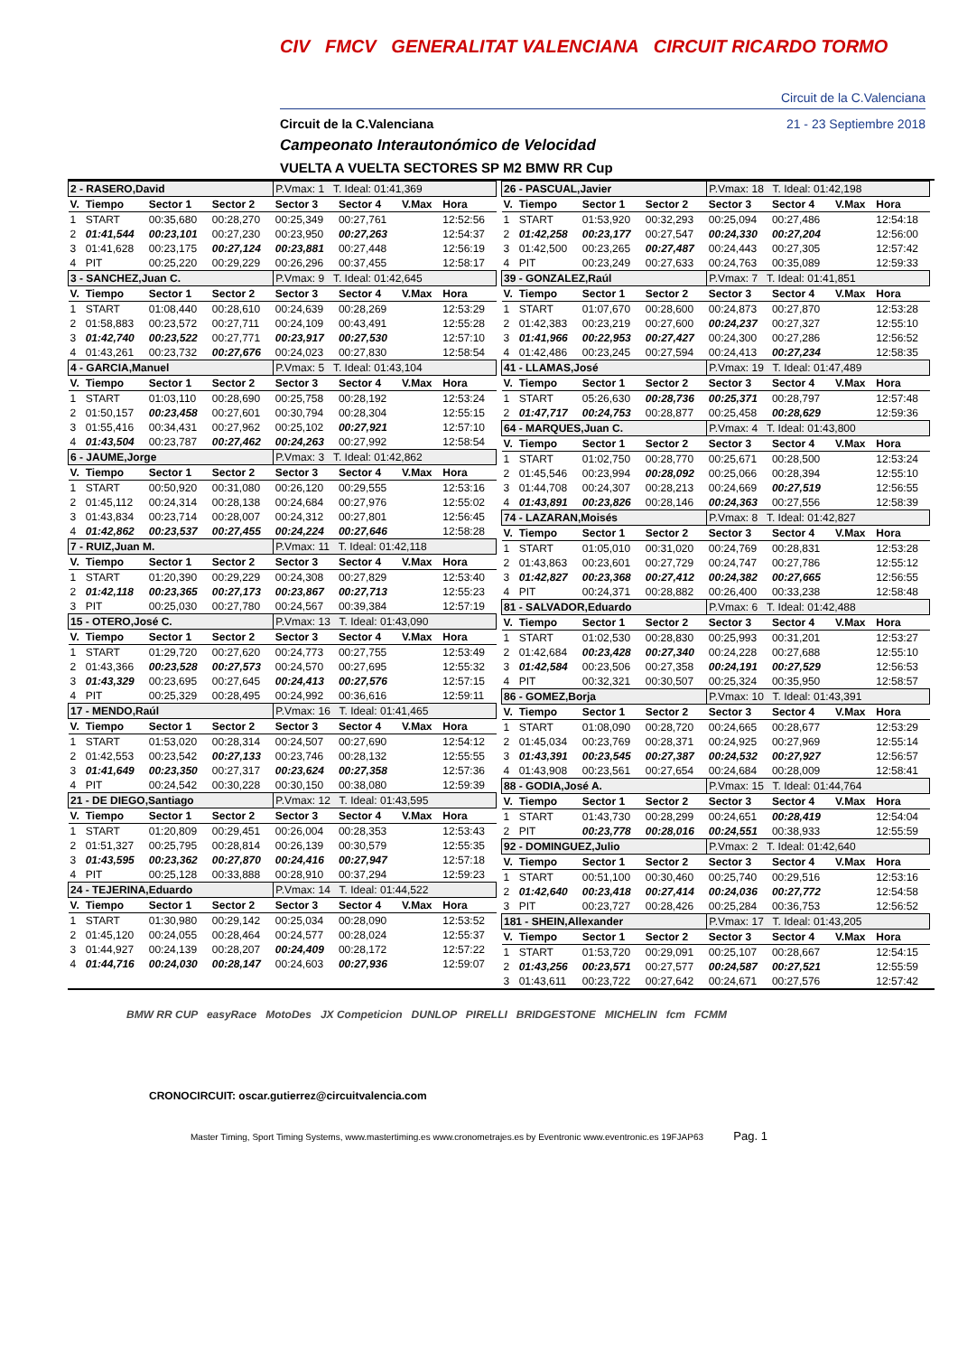CIV FMCV GENERALITAT VALENCIANA CIRCUIT RICARDO TORMO
Circuit de la C.Valenciana
Circuit de la C.Valenciana 21 - 23 Septiembre 2018
Campeonato Interautonómico de Velocidad
VUELTA A VUELTA SECTORES SP M2 BMW RR Cup
| 2 - RASERO,David | | | | P.Vmax: 1 T. Ideal: 01:41,369 | | | |
| V. | Tiempo | Sector 1 | Sector 2 | Sector 3 | Sector 4 | V.Max | Hora |
| 1 | START | 00:35,680 | 00:28,270 | 00:25,349 | 00:27,761 | | 12:52:56 |
| 2 | 01:41,544 | 00:23,101 | 00:27,230 | 00:23,950 | 00:27,263 | | 12:54:37 |
| 3 | 01:41,628 | 00:23,175 | 00:27,124 | 00:23,881 | 00:27,448 | | 12:56:19 |
| 4 | PIT | 00:25,220 | 00:29,229 | 00:26,296 | 00:37,455 | | 12:58:17 |
| 3 - SANCHEZ,Juan C. | | | | P.Vmax: 9 T. Ideal: 01:42,645 | | | |
| V. | Tiempo | Sector 1 | Sector 2 | Sector 3 | Sector 4 | V.Max | Hora |
| 1 | START | 01:08,440 | 00:28,610 | 00:24,639 | 00:28,269 | | 12:53:29 |
| 2 | 01:58,883 | 00:23,572 | 00:27,711 | 00:24,109 | 00:43,491 | | 12:55:28 |
| 3 | 01:42,740 | 00:23,522 | 00:27,771 | 00:23,917 | 00:27,530 | | 12:57:10 |
| 4 | 01:43,261 | 00:23,732 | 00:27,676 | 00:24,023 | 00:27,830 | | 12:58:54 |
| 4 - GARCIA,Manuel | | | | P.Vmax: 5 T. Ideal: 01:43,104 | | | |
| V. | Tiempo | Sector 1 | Sector 2 | Sector 3 | Sector 4 | V.Max | Hora |
| 1 | START | 01:03,110 | 00:28,690 | 00:25,758 | 00:28,192 | | 12:53:24 |
| 2 | 01:50,157 | 00:23,458 | 00:27,601 | 00:30,794 | 00:28,304 | | 12:55:15 |
| 3 | 01:55,416 | 00:34,431 | 00:27,962 | 00:25,102 | 00:27,921 | | 12:57:10 |
| 4 | 01:43,504 | 00:23,787 | 00:27,462 | 00:24,263 | 00:27,992 | | 12:58:54 |
| 6 - JAUME,Jorge | | | | P.Vmax: 3 T. Ideal: 01:42,862 | | | |
| V. | Tiempo | Sector 1 | Sector 2 | Sector 3 | Sector 4 | V.Max | Hora |
| 1 | START | 00:50,920 | 00:31,080 | 00:26,120 | 00:29,555 | | 12:53:16 |
| 2 | 01:45,112 | 00:24,314 | 00:28,138 | 00:24,684 | 00:27,976 | | 12:55:02 |
| 3 | 01:43,834 | 00:23,714 | 00:28,007 | 00:24,312 | 00:27,801 | | 12:56:45 |
| 4 | 01:42,862 | 00:23,537 | 00:27,455 | 00:24,224 | 00:27,646 | | 12:58:28 |
| 7 - RUIZ,Juan M. | | | | P.Vmax: 11 T. Ideal: 01:42,118 | | | |
| V. | Tiempo | Sector 1 | Sector 2 | Sector 3 | Sector 4 | V.Max | Hora |
| 1 | START | 01:20,390 | 00:29,229 | 00:24,308 | 00:27,829 | | 12:53:40 |
| 2 | 01:42,118 | 00:23,365 | 00:27,173 | 00:23,867 | 00:27,713 | | 12:55:23 |
| 3 | PIT | 00:25,030 | 00:27,780 | 00:24,567 | 00:39,384 | | 12:57:19 |
| 15 - OTERO,José C. | | | | P.Vmax: 13 T. Ideal: 01:43,090 | | | |
| V. | Tiempo | Sector 1 | Sector 2 | Sector 3 | Sector 4 | V.Max | Hora |
| 1 | START | 01:29,720 | 00:27,620 | 00:24,773 | 00:27,755 | | 12:53:49 |
| 2 | 01:43,366 | 00:23,528 | 00:27,573 | 00:24,570 | 00:27,695 | | 12:55:32 |
| 3 | 01:43,329 | 00:23,695 | 00:27,645 | 00:24,413 | 00:27,576 | | 12:57:15 |
| 4 | PIT | 00:25,329 | 00:28,495 | 00:24,992 | 00:36,616 | | 12:59:11 |
| 17 - MENDO,Raúl | | | | P.Vmax: 16 T. Ideal: 01:41,465 | | | |
| V. | Tiempo | Sector 1 | Sector 2 | Sector 3 | Sector 4 | V.Max | Hora |
| 1 | START | 01:53,020 | 00:28,314 | 00:24,507 | 00:27,690 | | 12:54:12 |
| 2 | 01:42,553 | 00:23,542 | 00:27,133 | 00:23,746 | 00:28,132 | | 12:55:55 |
| 3 | 01:41,649 | 00:23,350 | 00:27,317 | 00:23,624 | 00:27,358 | | 12:57:36 |
| 4 | PIT | 00:24,542 | 00:30,228 | 00:30,150 | 00:38,080 | | 12:59:39 |
| 21 - DE DIEGO,Santiago | | | | P.Vmax: 12 T. Ideal: 01:43,595 | | | |
| V. | Tiempo | Sector 1 | Sector 2 | Sector 3 | Sector 4 | V.Max | Hora |
| 1 | START | 01:20,809 | 00:29,451 | 00:26,004 | 00:28,353 | | 12:53:43 |
| 2 | 01:51,327 | 00:25,795 | 00:28,814 | 00:26,139 | 00:30,579 | | 12:55:35 |
| 3 | 01:43,595 | 00:23,362 | 00:27,870 | 00:24,416 | 00:27,947 | | 12:57:18 |
| 4 | PIT | 00:25,128 | 00:33,888 | 00:28,910 | 00:37,294 | | 12:59:23 |
| 24 - TEJERINA,Eduardo | | | | P.Vmax: 14 T. Ideal: 01:44,522 | | | |
| V. | Tiempo | Sector 1 | Sector 2 | Sector 3 | Sector 4 | V.Max | Hora |
| 1 | START | 01:30,980 | 00:29,142 | 00:25,034 | 00:28,090 | | 12:53:52 |
| 2 | 01:45,120 | 00:24,055 | 00:28,464 | 00:24,577 | 00:28,024 | | 12:55:37 |
| 3 | 01:44,927 | 00:24,139 | 00:28,207 | 00:24,409 | 00:28,172 | | 12:57:22 |
| 4 | 01:44,716 | 00:24,030 | 00:28,147 | 00:24,603 | 00:27,936 | | 12:59:07 |
| 26 - PASCUAL,Javier | | | | P.Vmax: 18 T. Ideal: 01:42,198 | | | |
| V. | Tiempo | Sector 1 | Sector 2 | Sector 3 | Sector 4 | V.Max | Hora |
| 1 | START | 01:53,920 | 00:32,293 | 00:25,094 | 00:27,486 | | 12:54:18 |
| 2 | 01:42,258 | 00:23,177 | 00:27,547 | 00:24,330 | 00:27,204 | | 12:56:00 |
| 3 | 01:42,500 | 00:23,265 | 00:27,487 | 00:24,443 | 00:27,305 | | 12:57:42 |
| 4 | PIT | 00:23,249 | 00:27,633 | 00:24,763 | 00:35,089 | | 12:59:33 |
| 39 - GONZALEZ,Raúl | | | | P.Vmax: 7 T. Ideal: 01:41,851 | | | |
| V. | Tiempo | Sector 1 | Sector 2 | Sector 3 | Sector 4 | V.Max | Hora |
| 1 | START | 01:07,670 | 00:28,600 | 00:24,873 | 00:27,870 | | 12:53:28 |
| 2 | 01:42,383 | 00:23,219 | 00:27,600 | 00:24,237 | 00:27,327 | | 12:55:10 |
| 3 | 01:41,966 | 00:22,953 | 00:27,427 | 00:24,300 | 00:27,286 | | 12:56:52 |
| 4 | 01:42,486 | 00:23,245 | 00:27,594 | 00:24,413 | 00:27,234 | | 12:58:35 |
| 41 - LLAMAS,José | | | | P.Vmax: 19 T. Ideal: 01:47,489 | | | |
| V. | Tiempo | Sector 1 | Sector 2 | Sector 3 | Sector 4 | V.Max | Hora |
| 1 | START | 05:26,630 | 00:28,736 | 00:25,371 | 00:28,797 | | 12:57:48 |
| 2 | 01:47,717 | 00:24,753 | 00:28,877 | 00:25,458 | 00:28,629 | | 12:59:36 |
| 64 - MARQUES,Juan C. | | | | P.Vmax: 4 T. Ideal: 01:43,800 | | | |
| V. | Tiempo | Sector 1 | Sector 2 | Sector 3 | Sector 4 | V.Max | Hora |
| 1 | START | 01:02,750 | 00:28,770 | 00:25,671 | 00:28,500 | | 12:53:24 |
| 2 | 01:45,546 | 00:23,994 | 00:28,092 | 00:25,066 | 00:28,394 | | 12:55:10 |
| 3 | 01:44,708 | 00:24,307 | 00:28,213 | 00:24,669 | 00:27,519 | | 12:56:55 |
| 4 | 01:43,891 | 00:23,826 | 00:28,146 | 00:24,363 | 00:27,556 | | 12:58:39 |
| 74 - LAZARAN,Moisés | | | | P.Vmax: 8 T. Ideal: 01:42,827 | | | |
| V. | Tiempo | Sector 1 | Sector 2 | Sector 3 | Sector 4 | V.Max | Hora |
| 1 | START | 01:05,010 | 00:31,020 | 00:24,769 | 00:28,831 | | 12:53:28 |
| 2 | 01:43,863 | 00:23,601 | 00:27,729 | 00:24,747 | 00:27,786 | | 12:55:12 |
| 3 | 01:42,827 | 00:23,368 | 00:27,412 | 00:24,382 | 00:27,665 | | 12:56:55 |
| 4 | PIT | 00:24,371 | 00:28,882 | 00:26,400 | 00:33,238 | | 12:58:48 |
| 81 - SALVADOR,Eduardo | | | | P.Vmax: 6 T. Ideal: 01:42,488 | | | |
| V. | Tiempo | Sector 1 | Sector 2 | Sector 3 | Sector 4 | V.Max | Hora |
| 1 | START | 01:02,530 | 00:28,830 | 00:25,993 | 00:31,201 | | 12:53:27 |
| 2 | 01:42,684 | 00:23,428 | 00:27,340 | 00:24,228 | 00:27,688 | | 12:55:10 |
| 3 | 01:42,584 | 00:23,506 | 00:27,358 | 00:24,191 | 00:27,529 | | 12:56:53 |
| 4 | PIT | 00:32,321 | 00:30,507 | 00:25,324 | 00:35,950 | | 12:58:57 |
| 86 - GOMEZ,Borja | | | | P.Vmax: 10 T. Ideal: 01:43,391 | | | |
| V. | Tiempo | Sector 1 | Sector 2 | Sector 3 | Sector 4 | V.Max | Hora |
| 1 | START | 01:08,090 | 00:28,720 | 00:24,665 | 00:28,677 | | 12:53:29 |
| 2 | 01:45,034 | 00:23,769 | 00:28,371 | 00:24,925 | 00:27,969 | | 12:55:14 |
| 3 | 01:43,391 | 00:23,545 | 00:27,387 | 00:24,532 | 00:27,927 | | 12:56:57 |
| 4 | 01:43,908 | 00:23,561 | 00:27,654 | 00:24,684 | 00:28,009 | | 12:58:41 |
| 88 - GODIA,José A. | | | | P.Vmax: 15 T. Ideal: 01:44,764 | | | |
| V. | Tiempo | Sector 1 | Sector 2 | Sector 3 | Sector 4 | V.Max | Hora |
| 1 | START | 01:43,730 | 00:28,299 | 00:24,651 | 00:28,419 | | 12:54:04 |
| 2 | PIT | 00:23,778 | 00:28,016 | 00:24,551 | 00:38,933 | | 12:55:59 |
| 92 - DOMINGUEZ,Julio | | | | P.Vmax: 2 T. Ideal: 01:42,640 | | | |
| V. | Tiempo | Sector 1 | Sector 2 | Sector 3 | Sector 4 | V.Max | Hora |
| 1 | START | 00:51,100 | 00:30,460 | 00:25,740 | 00:29,516 | | 12:53:16 |
| 2 | 01:42,640 | 00:23,418 | 00:27,414 | 00:24,036 | 00:27,772 | | 12:54:58 |
| 3 | PIT | 00:23,727 | 00:28,426 | 00:25,284 | 00:36,753 | | 12:56:52 |
| 181 - SHEIN,Allexander | | | | P.Vmax: 17 T. Ideal: 01:43,205 | | | |
| V. | Tiempo | Sector 1 | Sector 2 | Sector 3 | Sector 4 | V.Max | Hora |
| 1 | START | 01:53,720 | 00:29,091 | 00:25,107 | 00:28,667 | | 12:54:15 |
| 2 | 01:43,256 | 00:23,571 | 00:27,577 | 00:24,587 | 00:27,521 | | 12:55:59 |
| 3 | 01:43,611 | 00:23,722 | 00:27,642 | 00:24,671 | 00:27,576 | | 12:57:42 |
BMW RR CUP easyRace MotoDes JX Competicion DUNLOP PIRELLI BRIDGESTONE MICHELIN fcm FCMM
CRONOCIRCUIT: oscar.gutierrez@circuitvalencia.com
Master Timing, Sport Timing Systems, www.mastertiming.es www.cronometrajes.es by Eventronic www.eventronic.es 19FJAP63 Pag. 1